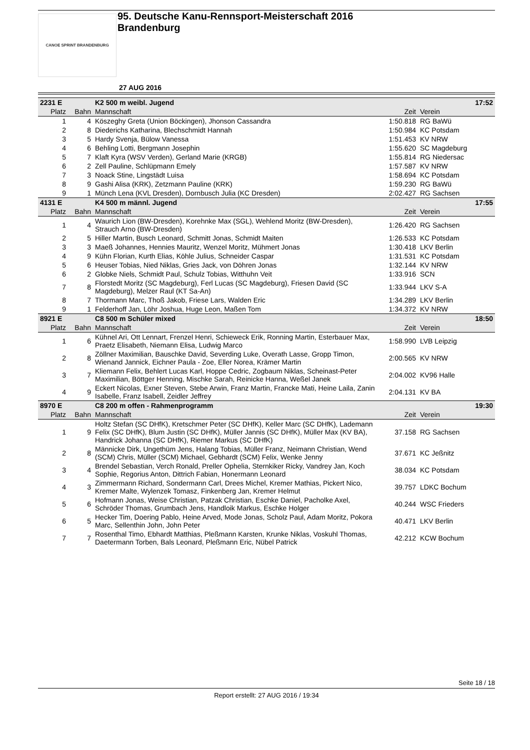CANOE SPRINT BRANDENBURG
95. Deutsche Kanu-Rennsport-Meisterschaft 2016
Brandenburg
27 AUG 2016
| 2231 E | | K2 500 m weibl. Jugend | | 17:52 |
| Platz | Bahn | Mannschaft | Zeit | Verein |
| 1 | 4 | Köszeghy Greta (Union Böckingen), Jhonson Cassandra | 1:50.818 | RG BaWü |
| 2 | 8 | Diederichs Katharina, Blechschmidt Hannah | 1:50.984 | KC Potsdam |
| 3 | 5 | Hardy Svenja, Bülow Vanessa | 1:51.453 | KV NRW |
| 4 | 6 | Behling Lotti, Bergmann Josephin | 1:55.620 | SC Magdeburg |
| 5 | 7 | Klaft Kyra (WSV Verden), Gerland Marie (KRGB) | 1:55.814 | RG Niedersac |
| 6 | 2 | Zell Pauline, Schlüpmann Emely | 1:57.587 | KV NRW |
| 7 | 3 | Noack Stine, Lingstädt Luisa | 1:58.694 | KC Potsdam |
| 8 | 9 | Gashi Alisa (KRK), Zetzmann Pauline (KRK) | 1:59.230 | RG BaWü |
| 9 | 1 | Münch Lena (KVL Dresden), Dornbusch Julia (KC Dresden) | 2:02.427 | RG Sachsen |
| 4131 E | | K4 500 m männl. Jugend | | 17:55 |
| Platz | Bahn | Mannschaft | Zeit | Verein |
| 1 | 4 | Waurich Lion (BW-Dresden), Korehnke Max (SGL), Wehlend Moritz (BW-Dresden), Strauch Arno (BW-Dresden) | 1:26.420 | RG Sachsen |
| 2 | 5 | Hiller Martin, Busch Leonard, Schmitt Jonas, Schmidt Maiten | 1:26.533 | KC Potsdam |
| 3 | 3 | Maeß Johannes, Hennies Mauritz, Wenzel Moritz, Mühmert Jonas | 1:30.418 | LKV Berlin |
| 4 | 9 | Kühn Florian, Kurth Elias, Köhle Julius, Schneider Caspar | 1:31.531 | KC Potsdam |
| 5 | 6 | Heuser Tobias, Nied Niklas, Gries Jack, von Döhren Jonas | 1:32.144 | KV NRW |
| 6 | 2 | Globke Niels, Schmidt Paul, Schulz Tobias, Witthuhn Veit | 1:33.916 | SCN |
| 7 | 8 | Florstedt Moritz (SC Magdeburg), Ferl Lucas (SC Magdeburg), Friesen David (SC Magdeburg), Melzer Raul (KT Sa-An) | 1:33.944 | LKV S-A |
| 8 | 7 | Thormann Marc, Thoß Jakob, Friese Lars, Walden Eric | 1:34.289 | LKV Berlin |
| 9 | 1 | Felderhoff Jan, Löhr Joshua, Huge Leon, Maßen Tom | 1:34.372 | KV NRW |
| 8921 E | | C8 500 m Schüler mixed | | 18:50 |
| Platz | Bahn | Mannschaft | Zeit | Verein |
| 1 | 6 | Kühnel Ari, Ott Lennart, Frenzel Henri, Schieweck Erik, Ronning Martin, Esterbauer Max, Praetz Elisabeth, Niemann Elisa, Ludwig Marco | 1:58.990 | LVB Leipzig |
| 2 | 8 | Zöllner Maximilian, Bauschke David, Severding Luke, Overath Lasse, Gropp Timon, Wienand Jannick, Eichner Paula - Zoe, Eller Norea, Krämer Martin | 2:00.565 | KV NRW |
| 3 | 7 | Kliemann Felix, Behlert Lucas Karl, Hoppe Cedric, Zogbaum Niklas, Scheinast-Peter Maximilian, Böttger Henning, Mischke Sarah, Reinicke Hanna, Weßel Janek | 2:04.002 | KV96 Halle |
| 4 | 9 | Eckert Nicolas, Exner Steven, Stebe Arwin, Franz Martin, Francke Mati, Heine Laila, Zanin Isabelle, Franz Isabell, Zeidler Jeffrey | 2:04.131 | KV BA |
| 8970 E | | C8 200 m offen - Rahmenprogramm | | 19:30 |
| Platz | Bahn | Mannschaft | Zeit | Verein |
| 1 | 9 | Holtz Stefan (SC DHfK), Kretschmer Peter (SC DHfK), Keller Marc (SC DHfK), Lademann Felix (SC DHfK), Blum Justin (SC DHfK), Müller Jannis (SC DHfK), Müller Max (KV BA), Handrick Johanna (SC DHfK), Riemer Markus (SC DHfK) | 37.158 | RG Sachsen |
| 2 | 8 | Männicke Dirk, Ungethüm Jens, Halang Tobias, Müller Franz, Neimann Christian, Wend (SCM) Chris, Müller (SCM) Michael, Gebhardt (SCM) Felix, Wenke Jenny | 37.671 | KC Jeßnitz |
| 3 | 4 | Brendel Sebastian, Verch Ronald, Preller Ophelia, Sternkiker Ricky, Vandrey Jan, Koch Sophie, Regorius Anton, Dittrich Fabian, Honermann Leonard | 38.034 | KC Potsdam |
| 4 | 3 | Zimmermann Richard, Sondermann Carl, Drees Michel, Kremer Mathias, Pickert Nico, Kremer Malte, Wylenzek Tomasz, Finkenberg Jan, Kremer Helmut | 39.757 | LDKC Bochum |
| 5 | 6 | Hofmann Jonas, Weise Christian, Patzak Christian, Eschke Daniel, Pacholke Axel, Schröder Thomas, Grumbach Jens, Handloik Markus, Eschke Holger | 40.244 | WSC Frieders |
| 6 | 5 | Hecker Tim, Doering Pablo, Heine Arved, Mode Jonas, Scholz Paul, Adam Moritz, Pokora Marc, Sellenthin John, John Peter | 40.471 | LKV Berlin |
| 7 | 7 | Rosenthal Timo, Ebhardt Matthias, Pleßmann Karsten, Krunke Niklas, Voskuhl Thomas, Daetermann Torben, Bals Leonard, Pleßmann Eric, Nübel Patrick | 42.212 | KCW Bochum |
Seite 18 / 18
Report erstellt: 27 AUG 2016 / 19:34